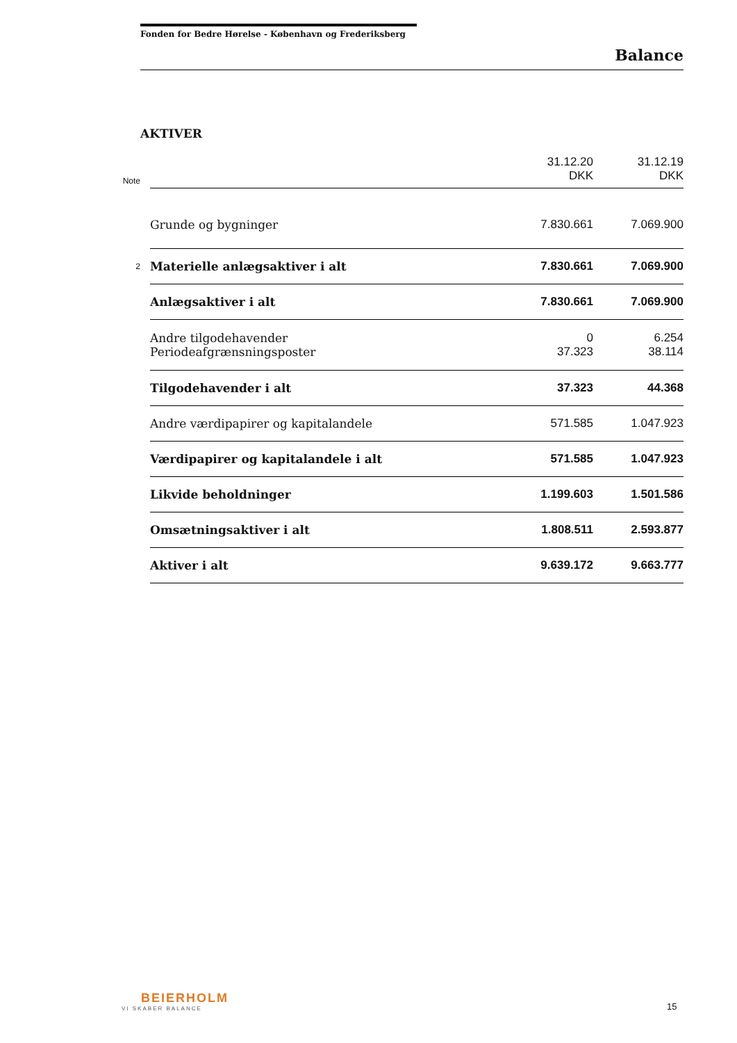Fonden for Bedre Hørelse - København og Frederiksberg
Balance
AKTIVER
| Note | | 31.12.20 DKK | 31.12.19 DKK |
| | Grunde og bygninger | 7.830.661 | 7.069.900 |
| 2 | Materielle anlægsaktiver i alt | 7.830.661 | 7.069.900 |
| | Anlægsaktiver i alt | 7.830.661 | 7.069.900 |
| | Andre tilgodehavender Periodeafgrænsningsposter | 0 37.323 | 6.254 38.114 |
| | Tilgodehavender i alt | 37.323 | 44.368 |
| | Andre værdipapirer og kapitalandele | 571.585 | 1.047.923 |
| | Værdipapirer og kapitalandele i alt | 571.585 | 1.047.923 |
| | Likvide beholdninger | 1.199.603 | 1.501.586 |
| | Omsætningsaktiver i alt | 1.808.511 | 2.593.877 |
| | Aktiver i alt | 9.639.172 | 9.663.777 |
BEIERHOLM
VI SKABER BALANCE
15